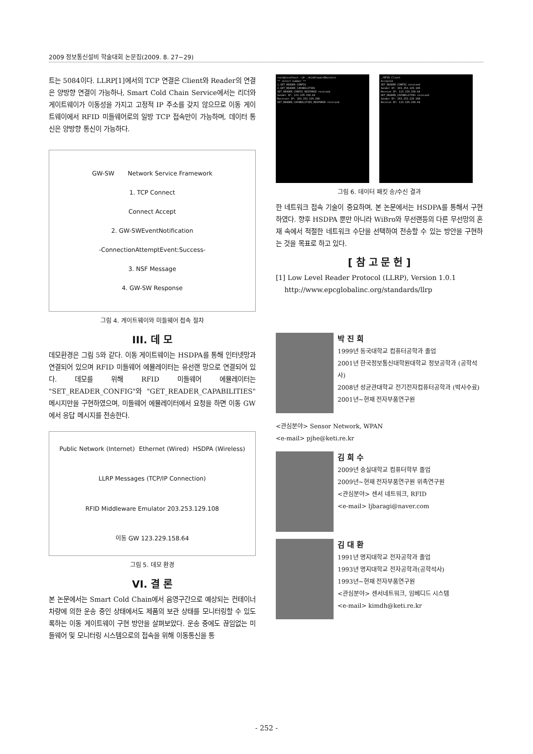2009 정보통신설비 학술대회 논문집(2009. 8. 27~29)
트는 5084이다. LLRP[1]에서의 TCP 연결은 Client와 Reader의 연결은 양방향 연결이 가능하나, Smart Cold Chain Service에서는 리더와 게이트웨이가 이동성을 가지고 고정적 IP 주소를 갖지 않으므로 이동 게이트웨이에서 RFID 미들웨어로의 일방 TCP 접속만이 가능하며, 데이터 통신은 양방향 통신이 가능하다.
GW-SW Network Service Framework
1. TCP Connect
Connect Accept
2. GW-SWEventNotification
-ConnectionAttemptEvent:Success-
3. NSF Message
4. GW-SW Response
그림 4. 게이트웨이와 미들웨어 접속 절차
III. 데 모
데모환경은 그림 5와 같다. 이동 게이트웨이는 HSDPA를 통해 인터넷망과 연결되어 있으며 RFID 미들웨어 에뮬레이터는 유선랜 망으로 연결되어 있다. 데모를 위해 RFID 미들웨어 에뮬레이터는 "SET_READER_CONFIG"와 "GET_READER_CAPABILITIES" 메시지만을 구현하였으며, 미들웨어 에뮬레이터에서 요청을 하면 이동 GW에서 응답 메시지를 전송한다.
Public Network (Internet) Ethernet (Wired) HSDPA (Wireless) LLRP Messages (TCP/IP Connection) RFID Middleware Emulator 203.253.129.108 이동 GW 123.229.158.64
그림 5. 데모 환경
VI. 결 론
본 논문에서는 Smart Cold Chain에서 음영구간으로 예상되는 컨테이너 차량에 의한 운송 중인 상태에서도 제품의 보관 상태를 모니터링할 수 있도록하는 이동 게이트웨이 구현 방안을 살펴보았다. 운송 중에도 끊임없는 미들웨어 및 모니터링 시스템으로의 접속을 위해 이동통신을 통
root@localhost ~]# ./middlewareEmulator
** select number **
1.SET_READER_CONFIG
2.GET_READER_CAPABILITIES
SET_READER_CONFIG_RESPONSE received
Sender IP: 123.229.158.64
Receiver IP: 203.253.129.108
GET_READER_CAPABILITIES_RESPONSE received
./RFID_Client
Accepted
SET_READER_CONFIG received
Sender IP: 203.253.129.108
Receive IP: 123.229.158.64
GET_READER_CAPABILITIES received
Sender IP: 203.253.129.108
Receive IP: 123.229.158.64
그림 6. 데이터 패킷 송/수신 결과
한 네트워크 접속 기술이 중요하며, 본 논문에서는 HSDPA를 통해서 구현하였다. 향후 HSDPA 뿐만 아니라 WiBro와 무선랜등의 다른 무선망의 혼재 속에서 적절한 네트워크 수단을 선택하여 전송할 수 있는 방안을 구현하는 것을 목표로 하고 있다.
[ 참 고 문 헌 ]
[1] Low Level Reader Protocol (LLRP), Version 1.0.1
http://www.epcglobalinc.org/standards/llrp
박 진 희
1999년 동국대학교 컴퓨터공학과 졸업
2001년 한국정보통신대학원대학교 정보공학과 (공학석사)
2008년 성균관대학교 전기전자컴퓨터공학과 (박사수료)
2001년~현재 전자부품연구원
<관심분야> Sensor Network, WPAN
<e-mail> pjhe@keti.re.kr
김 희 수
2009년 숭실대학교 컴퓨터학부 졸업
2009년~현재 전자부품연구원 위촉연구원
<관심분야> 센서 네트워크, RFID
<e-mail> ljbaragi@naver.com
김 대 환
1991년 명지대학교 전자공학과 졸업
1993년 명지대학교 전자공학과(공학석사)
1993년~현재 전자부품연구원
<관심분야> 센서네트워크, 임베디드 시스템
<e-mail> kimdh@keti.re.kr
- 252 -